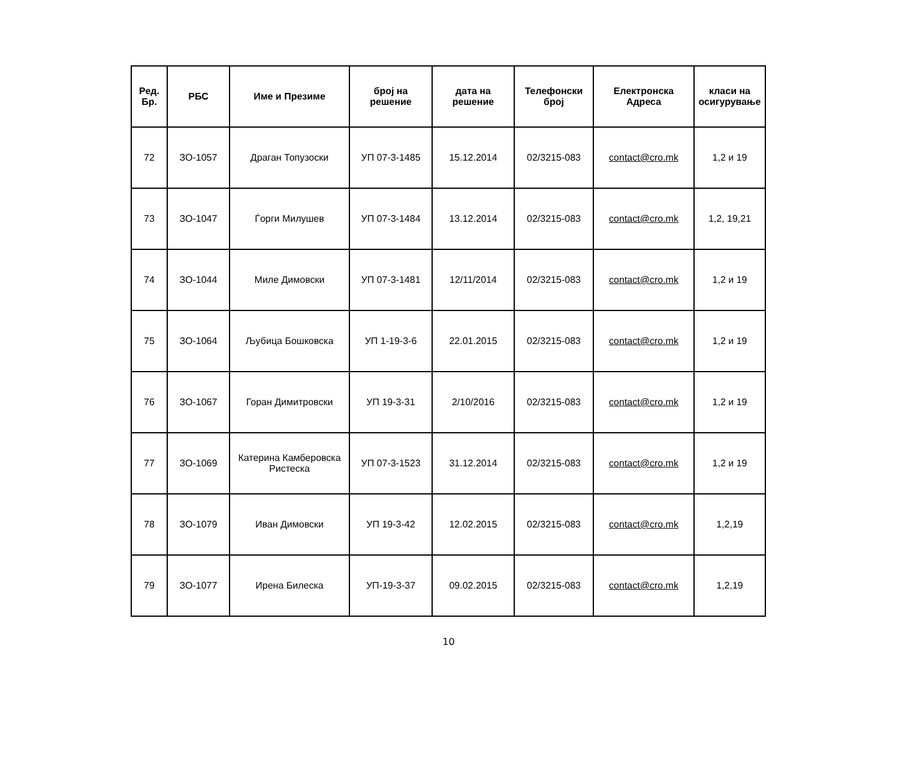| Ред. Бр. | РБС | Име и Презиме | број на решение | дата на решение | Телефонски број | Електронска Адреса | класи на осигурување |
| --- | --- | --- | --- | --- | --- | --- | --- |
| 72 | ЗО-1057 | Драган Топузоски | УП 07-3-1485 | 15.12.2014 | 02/3215-083 | contact@cro.mk | 1,2 и 19 |
| 73 | ЗО-1047 | Ѓорги Милушев | УП 07-3-1484 | 13.12.2014 | 02/3215-083 | contact@cro.mk | 1,2, 19,21 |
| 74 | ЗО-1044 | Миле Димовски | УП 07-3-1481 | 12/11/2014 | 02/3215-083 | contact@cro.mk | 1,2 и 19 |
| 75 | ЗО-1064 | Љубица Бошковска | УП 1-19-3-6 | 22.01.2015 | 02/3215-083 | contact@cro.mk | 1,2 и 19 |
| 76 | ЗО-1067 | Горан Димитровски | УП 19-3-31 | 2/10/2016 | 02/3215-083 | contact@cro.mk | 1,2 и 19 |
| 77 | ЗО-1069 | Катерина Камберовска Ристеска | УП 07-3-1523 | 31.12.2014 | 02/3215-083 | contact@cro.mk | 1,2 и 19 |
| 78 | ЗО-1079 | Иван Димовски | УП 19-3-42 | 12.02.2015 | 02/3215-083 | contact@cro.mk | 1,2,19 |
| 79 | ЗО-1077 | Ирена Билеска | УП-19-3-37 | 09.02.2015 | 02/3215-083 | contact@cro.mk | 1,2,19 |
10